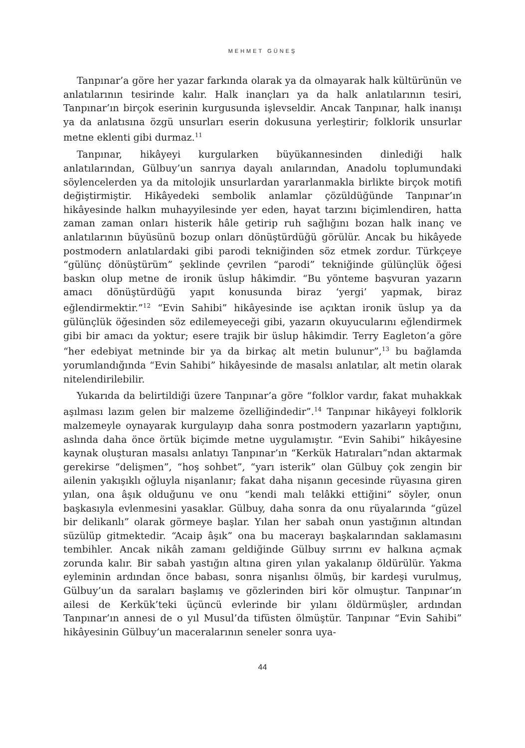MEHMET GÜNEŞ
Tanpınar’a göre her yazar farkında olarak ya da olmayarak halk kültürünün ve anlatılarının tesirinde kalır. Halk inançları ya da halk anlatılarının tesiri, Tanpınar’ın birçok eserinin kurgusunda işlevseldir. Ancak Tanpınar, halk inanışı ya da anlatısına özgü unsurları eserin dokusuna yerleştirir; folklorik unsurlar metne eklenti gibi durmaz.<sup>11</sup>
Tanpınar, hikâyeyi kurgularken büyükannesinden dinlediği halk anlatılarından, Gülbuy’un sanrıya dayalı anılarından, Anadolu toplumundaki söylencelerden ya da mitolojik unsurlardan yararlanmakla birlikte birçok motifi değiştirmiştir. Hikâyedeki sembolik anlamlar çözüldüğünde Tanpınar’ın hikâyesinde halkın muhayyilesinde yer eden, hayat tarzını biçimlendiren, hatta zaman zaman onları histerik hâle getirip ruh sağlığını bozan halk inanç ve anlatılarının büyüsünü bozup onları dönüştürdüğü görülür. Ancak bu hikâyede postmodern anlatılardaki gibi parodi tekniğinden söz etmek zordur. Türkçeye “gülünç dönüştürüm” şeklinde çevrilen “parodi” tekniğinde gülünçlük öğesi baskın olup metne de ironik üslup hâkimdir. “Bu yönteme başvuran yazarın amacı dönüştürdüğü yapıt konusunda biraz ‘yergi’ yapmak, biraz eğlendirmektir.”<sup>12</sup> “Evin Sahibi” hikâyesinde ise açıktan ironik üslup ya da gülünçlük öğesinden söz edilemeyeceği gibi, yazarın okuyucularını eğlendirmek gibi bir amacı da yoktur; esere trajik bir üslup hâkimdir. Terry Eagleton’a göre “her edebiyat metninde bir ya da birkaç alt metin bulunur”,<sup>13</sup> bu bağlamda yorumlandığında “Evin Sahibi” hikâyesinde de masalsı anlatılar, alt metin olarak nitelendirilebilir.
Yukarıda da belirtildiği üzere Tanpınar’a göre “folklor vardır, fakat muhakkak aşılması lazım gelen bir malzeme özelliğindedir”.<sup>14</sup> Tanpınar hikâyeyi folklorik malzemeyle oynayarak kurgulayıp daha sonra postmodern yazarların yaptığını, aslında daha önce örtük biçimde metne uygulamıştır. “Evin Sahibi” hikâyesine kaynak oluşturan masalsı anlatıyı Tanpınar’ın “Kerkük Hatıraları”ndan aktarmak gerekirse “delişmen”, “hoş sohbet”, “yarı isterik” olan Gülbuy çok zengin bir ailenin yakışıklı oğluyla nişanlanır; fakat daha nişanın gecesinde rüyasına giren yılan, ona âşık olduğunu ve onu “kendi malı telâkki ettiğini” söyler, onun başkasıyla evlenmesini yasaklar. Gülbuy, daha sonra da onu rüyalarında “güzel bir delikanlı” olarak görmeye başlar. Yılan her sabah onun yastığının altından süzülüp gitmektedir. “Acaip âşık” ona bu macerayı başkalarından saklamasını tembihler. Ancak nikâh zamanı geldiğinde Gülbuy sırrını ev halkına açmak zorunda kalır. Bir sabah yastığın altına giren yılan yakalanıp öldürülür. Yakma eyleminin ardından önce babası, sonra nişanlısı ölmüş, bir kardeşi vurulmuş, Gülbuy’un da saraları başlamış ve gözlerinden biri kör olmuştur. Tanpınar’ın ailesi de Kerkük’teki üçüncü evlerinde bir yılanı öldürmüşler, ardından Tanpınar’ın annesi de o yıl Musul’da tifüsten ölmüştür. Tanpınar “Evin Sahibi” hikâyesinin Gülbuy’un maceralarının seneler sonra uya-
44